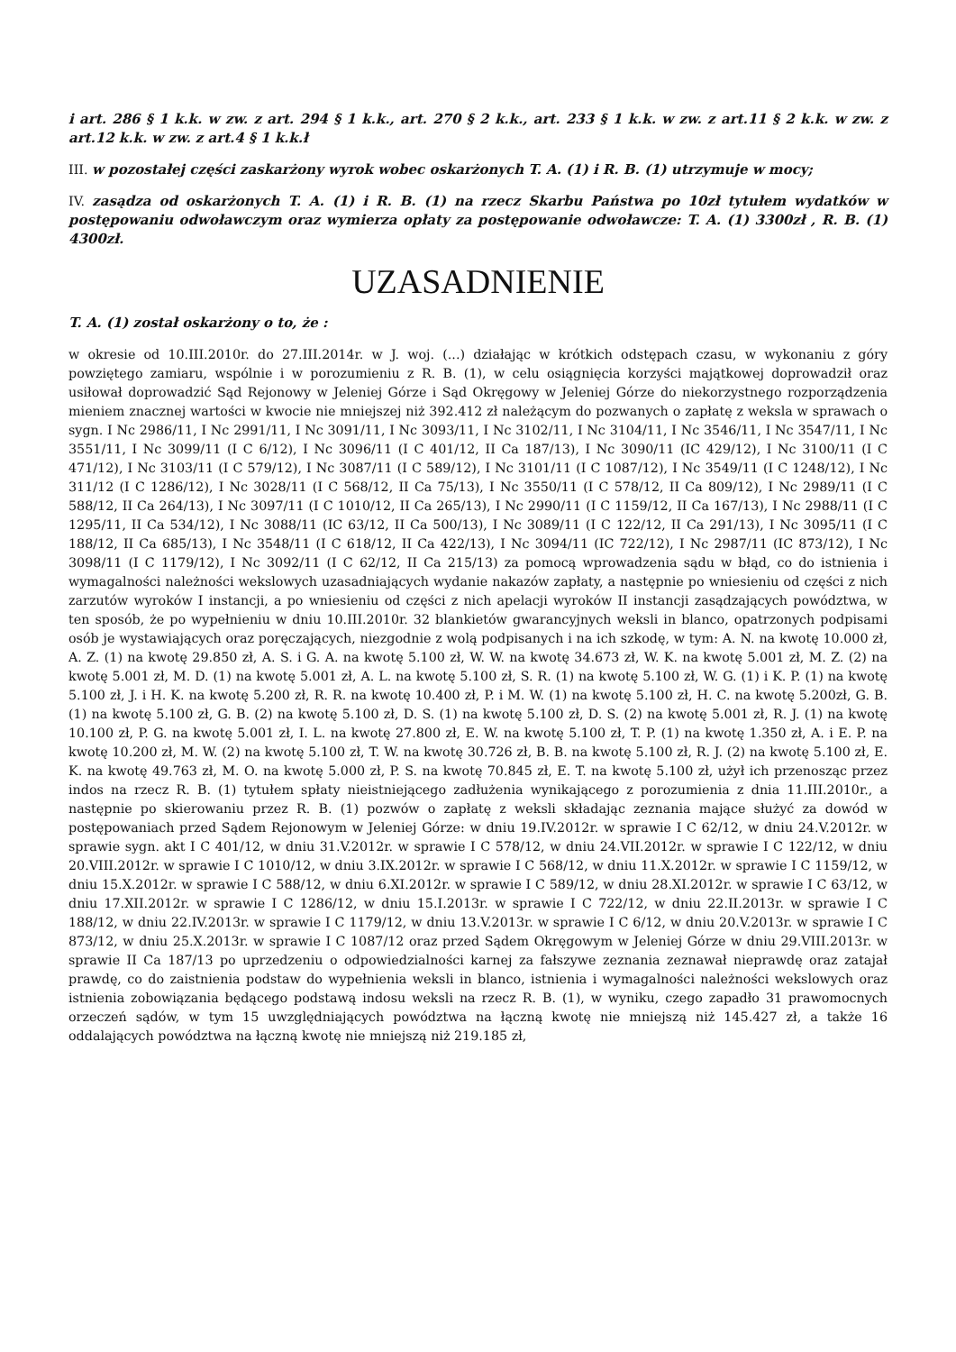i art. 286 § 1 k.k. w zw. z art. 294 § 1 k.k., art. 270 § 2 k.k., art. 233 § 1 k.k. w zw. z art.11 § 2 k.k. w zw. z art.12 k.k. w zw. z art.4 § 1 k.k.ł
III. w pozostałej części zaskarżony wyrok wobec oskarżonych T. A. (1) i R. B. (1) utrzymuje w mocy;
IV. zasądza od oskarżonych T. A. (1) i R. B. (1) na rzecz Skarbu Państwa po 10zł tytułem wydatków w postępowaniu odwoławczym oraz wymierza opłaty za postępowanie odwoławcze: T. A. (1) 3300zł , R. B. (1) 4300zł.
UZASADNIENIE
T. A. (1) został oskarżony o to, że :
w okresie od 10.III.2010r. do 27.III.2014r. w J. woj. (...) działając w krótkich odstępach czasu, w wykonaniu z góry powziętego zamiaru, wspólnie i w porozumieniu z R. B. (1), w celu osiągnięcia korzyści majątkowej doprowadził oraz usiłował doprowadzić Sąd Rejonowy w Jeleniej Górze i Sąd Okręgowy w Jeleniej Górze do niekorzystnego rozporządzenia mieniem znacznej wartości w kwocie nie mniejszej niż 392.412 zł należącym do pozwanych o zapłatę z weksla w sprawach o sygn. I Nc 2986/11, I Nc 2991/11, I Nc 3091/11, I Nc 3093/11, I Nc 3102/11, I Nc 3104/11, I Nc 3546/11, I Nc 3547/11, I Nc 3551/11, I Nc 3099/11 (I C 6/12), I Nc 3096/11 (I C 401/12, II Ca 187/13), I Nc 3090/11 (IC 429/12), I Nc 3100/11 (I C 471/12), I Nc 3103/11 (I C 579/12), I Nc 3087/11 (I C 589/12), I Nc 3101/11 (I C 1087/12), I Nc 3549/11 (I C 1248/12), I Nc 311/12 (I C 1286/12), I Nc 3028/11 (I C 568/12, II Ca 75/13), I Nc 3550/11 (I C 578/12, II Ca 809/12), I Nc 2989/11 (I C 588/12, II Ca 264/13), I Nc 3097/11 (I C 1010/12, II Ca 265/13), I Nc 2990/11 (I C 1159/12, II Ca 167/13), I Nc 2988/11 (I C 1295/11, II Ca 534/12), I Nc 3088/11 (IC 63/12, II Ca 500/13), I Nc 3089/11 (I C 122/12, II Ca 291/13), I Nc 3095/11 (I C 188/12, II Ca 685/13), I Nc 3548/11 (I C 618/12, II Ca 422/13), I Nc 3094/11 (IC 722/12), I Nc 2987/11 (IC 873/12), I Nc 3098/11 (I C 1179/12), I Nc 3092/11 (I C 62/12, II Ca 215/13) za pomocą wprowadzenia sądu w błąd, co do istnienia i wymagalności należności wekslowych uzasadniających wydanie nakazów zapłaty, a następnie po wniesieniu od części z nich zarzutów wyroków I instancji, a po wniesieniu od części z nich apelacji wyroków II instancji zasądzających powództwa, w ten sposób, że po wypełnieniu w dniu 10.III.2010r. 32 blankietów gwarancyjnych weksli in blanco, opatrzonych podpisami osób je wystawiających oraz poręczających, niezgodnie z wolą podpisanych i na ich szkodę, w tym: A. N. na kwotę 10.000 zł, A. Z. (1) na kwotę 29.850 zł, A. S. i G. A. na kwotę 5.100 zł, W. W. na kwotę 34.673 zł, W. K. na kwotę 5.001 zł, M. Z. (2) na kwotę 5.001 zł, M. D. (1) na kwotę 5.001 zł, A. L. na kwotę 5.100 zł, S. R. (1) na kwotę 5.100 zł, W. G. (1) i K. P. (1) na kwotę 5.100 zł, J. i H. K. na kwotę 5.200 zł, R. R. na kwotę 10.400 zł, P. i M. W. (1) na kwotę 5.100 zł, H. C. na kwotę 5.200zł, G. B. (1) na kwotę 5.100 zł, G. B. (2) na kwotę 5.100 zł, D. S. (1) na kwotę 5.100 zł, D. S. (2) na kwotę 5.001 zł, R. J. (1) na kwotę 10.100 zł, P. G. na kwotę 5.001 zł, I. L. na kwotę 27.800 zł, E. W. na kwotę 5.100 zł, T. P. (1) na kwotę 1.350 zł, A. i E. P. na kwotę 10.200 zł, M. W. (2) na kwotę 5.100 zł, T. W. na kwotę 30.726 zł, B. B. na kwotę 5.100 zł, R. J. (2) na kwotę 5.100 zł, E. K. na kwotę 49.763 zł, M. O. na kwotę 5.000 zł, P. S. na kwotę 70.845 zł, E. T. na kwotę 5.100 zł, użył ich przenosząc przez indos na rzecz R. B. (1) tytułem spłaty nieistniejącego zadłużenia wynikającego z porozumienia z dnia 11.III.2010r., a następnie po skierowaniu przez R. B. (1) pozwów o zapłatę z weksli składając zeznania mające służyć za dowód w postępowaniach przed Sądem Rejonowym w Jeleniej Górze: w dniu 19.IV.2012r. w sprawie I C 62/12, w dniu 24.V.2012r. w sprawie sygn. akt I C 401/12, w dniu 31.V.2012r. w sprawie I C 578/12, w dniu 24.VII.2012r. w sprawie I C 122/12, w dniu 20.VIII.2012r. w sprawie I C 1010/12, w dniu 3.IX.2012r. w sprawie I C 568/12, w dniu 11.X.2012r. w sprawie I C 1159/12, w dniu 15.X.2012r. w sprawie I C 588/12, w dniu 6.XI.2012r. w sprawie I C 589/12, w dniu 28.XI.2012r. w sprawie I C 63/12, w dniu 17.XII.2012r. w sprawie I C 1286/12, w dniu 15.I.2013r. w sprawie I C 722/12, w dniu 22.II.2013r. w sprawie I C 188/12, w dniu 22.IV.2013r. w sprawie I C 1179/12, w dniu 13.V.2013r. w sprawie I C 6/12, w dniu 20.V.2013r. w sprawie I C 873/12, w dniu 25.X.2013r. w sprawie I C 1087/12 oraz przed Sądem Okręgowym w Jeleniej Górze w dniu 29.VIII.2013r. w sprawie II Ca 187/13 po uprzedzeniu o odpowiedzialności karnej za fałszywe zeznania zeznawał nieprawdę oraz zatajał prawdę, co do zaistnienia podstaw do wypełnienia weksli in blanco, istnienia i wymagalności należności wekslowych oraz istnienia zobowiązania będącego podstawą indosu weksli na rzecz R. B. (1), w wyniku, czego zapadło 31 prawomocnych orzeczeń sądów, w tym 15 uwzględniających powództwa na łączną kwotę nie mniejszą niż 145.427 zł, a także 16 oddalających powództwa na łączną kwotę nie mniejszą niż 219.185 zł,